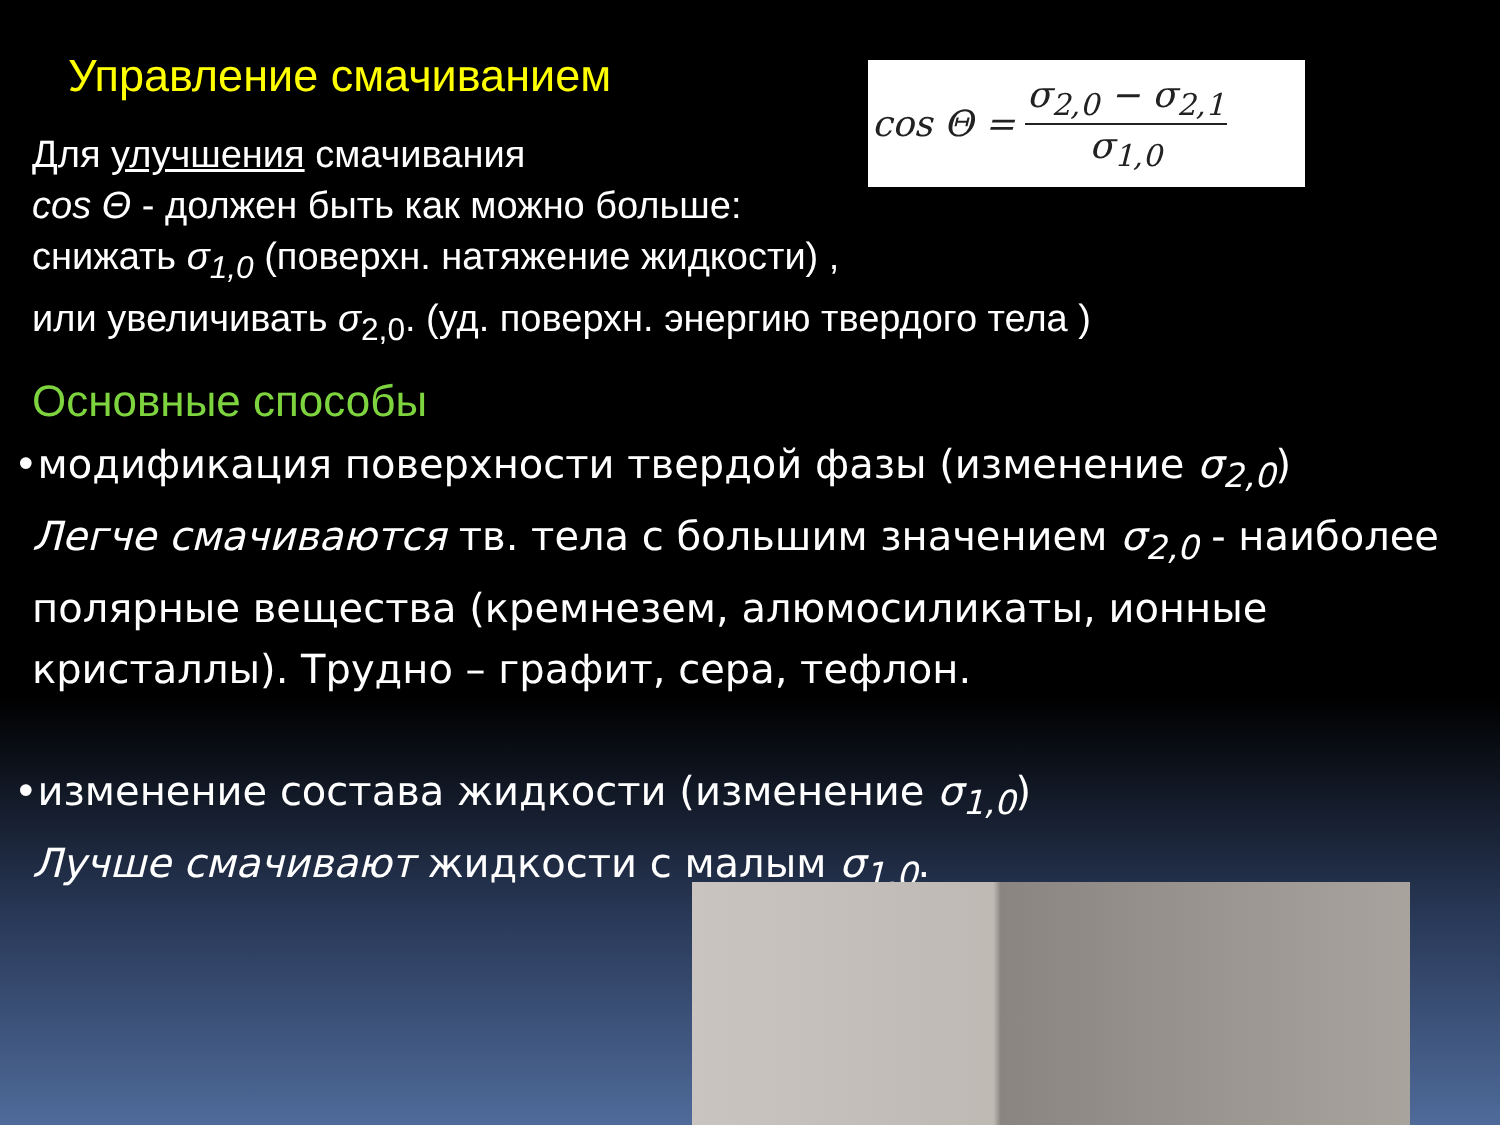Управление смачиванием
cos Θ = σ<sub>2,0</sub> − σ<sub>2,1</sub> σ<sub>1,0</sub>
Для улучшения смачивания
cos Θ - должен быть как можно больше:
снижать σ<sub>1,0</sub> (поверхн. натяжение жидкости) ,
или увеличивать σ<sub>2,0</sub>. (уд. поверхн. энергию твердого тела )
Основные способы
•модификация поверхности твердой фазы (изменение σ<sub>2,0</sub>)
Легче смачиваются тв. тела с большим значением σ<sub>2,0</sub> - наиболее полярные вещества (кремнезем, алюмосиликаты, ионные кристаллы). Трудно – графит, сера, тефлон.
•изменение состава жидкости (изменение σ<sub>1,0</sub>)
Лучше смачивают жидкости с малым σ<sub>1,0</sub>.